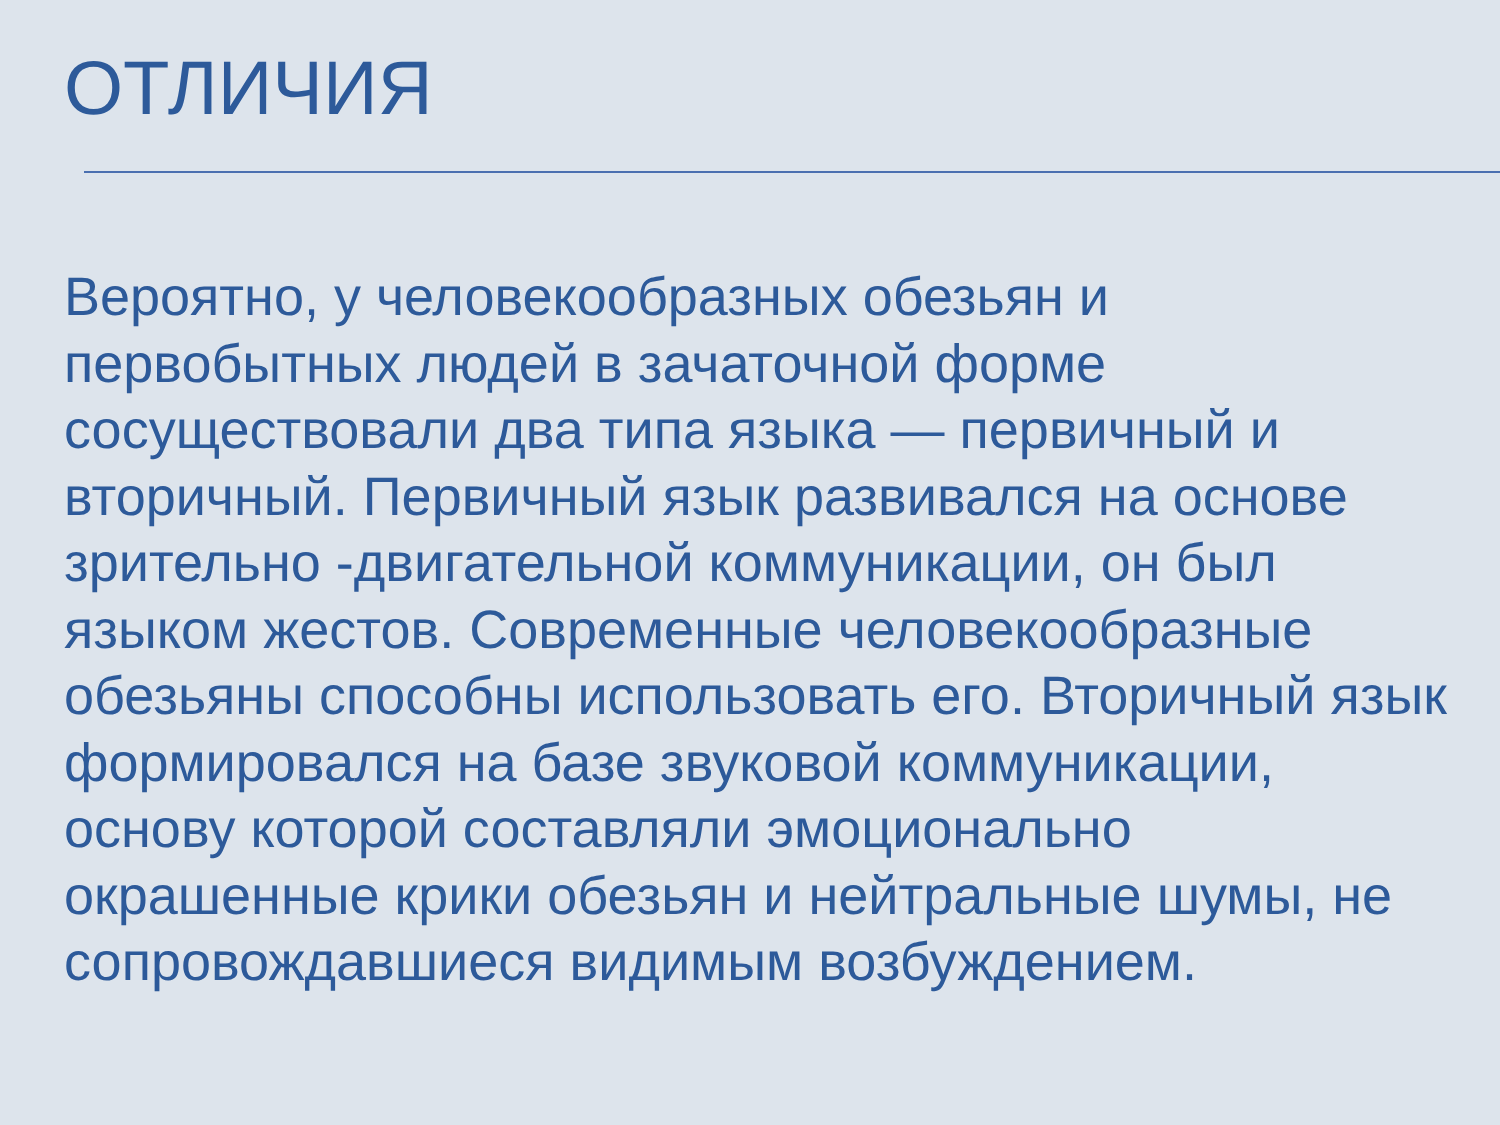ОТЛИЧИЯ
Вероятно, у человекообразных обезьян и первобытных людей в зачаточной форме сосуществовали два типа языка — первичный и вторичный. Первичный язык развивался на основе зрительно -двигательной коммуникации, он был языком жестов. Современные человекообразные обезьяны способны использовать его. Вторичный язык формировался на базе звуковой коммуникации, основу которой составляли эмоционально окрашенные крики обезьян и нейтральные шумы, не сопровождавшиеся видимым возбуждением.